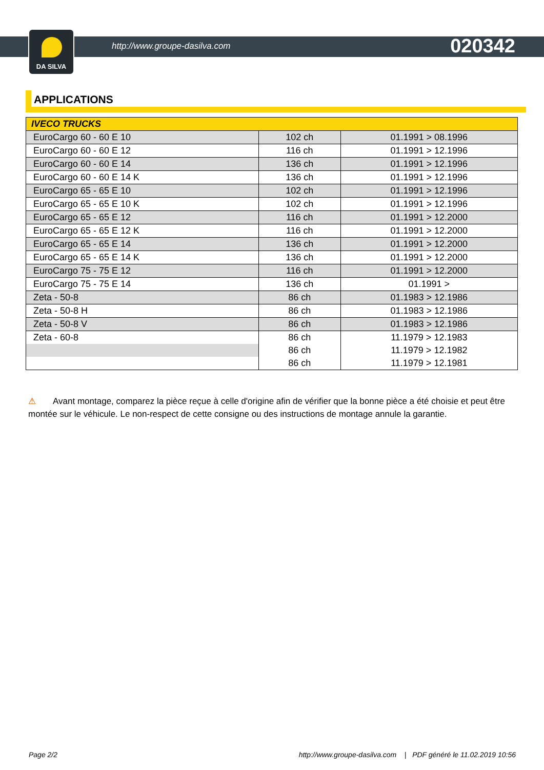DA SILVA
http://www.groupe-dasilva.com 020342
APPLICATIONS
| IVECO TRUCKS | | |
| --- | --- | --- |
| EuroCargo 60 - 60 E 10 | 102 ch | 01.1991 > 08.1996 |
| EuroCargo 60 - 60 E 12 | 116 ch | 01.1991 > 12.1996 |
| EuroCargo 60 - 60 E 14 | 136 ch | 01.1991 > 12.1996 |
| EuroCargo 60 - 60 E 14 K | 136 ch | 01.1991 > 12.1996 |
| EuroCargo 65 - 65 E 10 | 102 ch | 01.1991 > 12.1996 |
| EuroCargo 65 - 65 E 10 K | 102 ch | 01.1991 > 12.1996 |
| EuroCargo 65 - 65 E 12 | 116 ch | 01.1991 > 12.2000 |
| EuroCargo 65 - 65 E 12 K | 116 ch | 01.1991 > 12.2000 |
| EuroCargo 65 - 65 E 14 | 136 ch | 01.1991 > 12.2000 |
| EuroCargo 65 - 65 E 14 K | 136 ch | 01.1991 > 12.2000 |
| EuroCargo 75 - 75 E 12 | 116 ch | 01.1991 > 12.2000 |
| EuroCargo 75 - 75 E 14 | 136 ch | 01.1991 > |
| Zeta - 50-8 | 86 ch | 01.1983 > 12.1986 |
| Zeta - 50-8 H | 86 ch | 01.1983 > 12.1986 |
| Zeta - 50-8 V | 86 ch | 01.1983 > 12.1986 |
| Zeta - 60-8 | 86 ch | 11.1979 > 12.1983 |
| | 86 ch | 11.1979 > 12.1982 |
| | 86 ch | 11.1979 > 12.1981 |
⚠ Avant montage, comparez la pièce reçue à celle d'origine afin de vérifier que la bonne pièce a été choisie et peut être montée sur le véhicule. Le non-respect de cette consigne ou des instructions de montage annule la garantie.
Page 2/2 http://www.groupe-dasilva.com | PDF généré le 11.02.2019 10:56